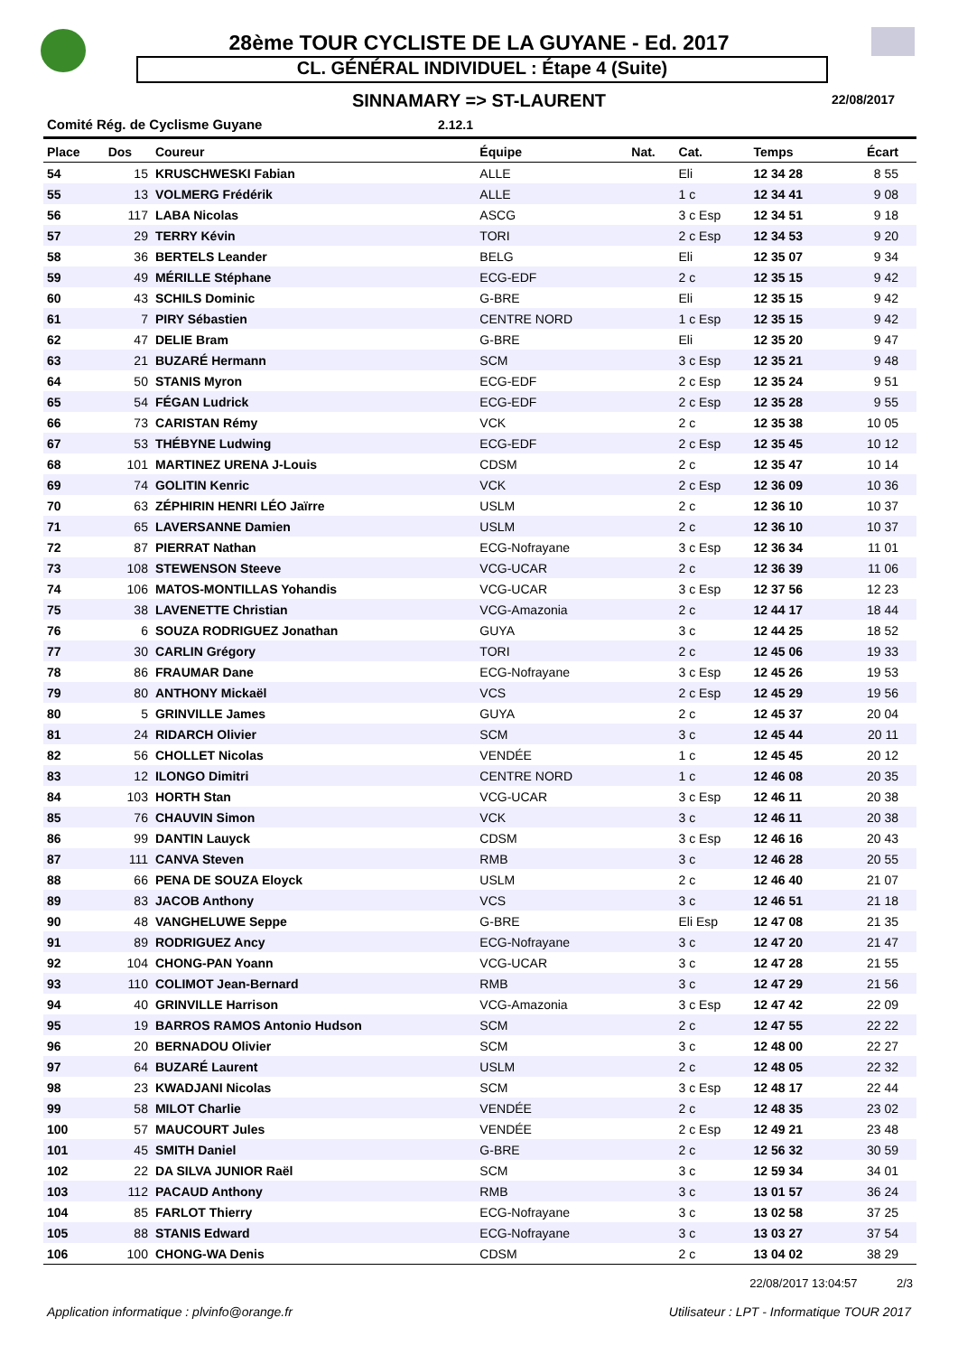28ème TOUR CYCLISTE DE LA GUYANE - Ed. 2017
CL. GÉNÉRAL INDIVIDUEL : Étape 4 (Suite)
SINNAMARY => ST-LAURENT 22/08/2017
Comité Rég. de Cyclisme Guyane 2.12.1
| Place | Dos | Coureur | Équipe | Nat. | Cat. | Temps | Écart |
| --- | --- | --- | --- | --- | --- | --- | --- |
| 54 | 15 | KRUSCHWESKI Fabian | ALLE | | Eli | 12 34 28 | 8 55 |
| 55 | 13 | VOLMERG Frédérik | ALLE | | 1 c | 12 34 41 | 9 08 |
| 56 | 117 | LABA Nicolas | ASCG | | 3 c Esp | 12 34 51 | 9 18 |
| 57 | 29 | TERRY Kévin | TORI | | 2 c Esp | 12 34 53 | 9 20 |
| 58 | 36 | BERTELS Leander | BELG | | Eli | 12 35 07 | 9 34 |
| 59 | 49 | MÉRILLE Stéphane | ECG-EDF | | 2 c | 12 35 15 | 9 42 |
| 60 | 43 | SCHILS Dominic | G-BRE | | Eli | 12 35 15 | 9 42 |
| 61 | 7 | PIRY Sébastien | CENTRE NORD | | 1 c Esp | 12 35 15 | 9 42 |
| 62 | 47 | DELIE Bram | G-BRE | | Eli | 12 35 20 | 9 47 |
| 63 | 21 | BUZARÉ Hermann | SCM | | 3 c Esp | 12 35 21 | 9 48 |
| 64 | 50 | STANIS Myron | ECG-EDF | | 2 c Esp | 12 35 24 | 9 51 |
| 65 | 54 | FÉGAN Ludrick | ECG-EDF | | 2 c Esp | 12 35 28 | 9 55 |
| 66 | 73 | CARISTAN Rémy | VCK | | 2 c | 12 35 38 | 10 05 |
| 67 | 53 | THÉBYNE Ludwing | ECG-EDF | | 2 c Esp | 12 35 45 | 10 12 |
| 68 | 101 | MARTINEZ URENA J-Louis | CDSM | | 2 c | 12 35 47 | 10 14 |
| 69 | 74 | GOLITIN Kenric | VCK | | 2 c Esp | 12 36 09 | 10 36 |
| 70 | 63 | ZÉPHIRIN HENRI LÉO Jaïrre | USLM | | 2 c | 12 36 10 | 10 37 |
| 71 | 65 | LAVERSANNE Damien | USLM | | 2 c | 12 36 10 | 10 37 |
| 72 | 87 | PIERRAT Nathan | ECG-Nofrayane | | 3 c Esp | 12 36 34 | 11 01 |
| 73 | 108 | STEWENSON Steeve | VCG-UCAR | | 2 c | 12 36 39 | 11 06 |
| 74 | 106 | MATOS-MONTILLAS Yohandis | VCG-UCAR | | 3 c Esp | 12 37 56 | 12 23 |
| 75 | 38 | LAVENETTE Christian | VCG-Amazonia | | 2 c | 12 44 17 | 18 44 |
| 76 | 6 | SOUZA RODRIGUEZ Jonathan | GUYA | | 3 c | 12 44 25 | 18 52 |
| 77 | 30 | CARLIN Grégory | TORI | | 2 c | 12 45 06 | 19 33 |
| 78 | 86 | FRAUMAR Dane | ECG-Nofrayane | | 3 c Esp | 12 45 26 | 19 53 |
| 79 | 80 | ANTHONY Mickaël | VCS | | 2 c Esp | 12 45 29 | 19 56 |
| 80 | 5 | GRINVILLE James | GUYA | | 2 c | 12 45 37 | 20 04 |
| 81 | 24 | RIDARCH Olivier | SCM | | 3 c | 12 45 44 | 20 11 |
| 82 | 56 | CHOLLET Nicolas | VENDÉE | | 1 c | 12 45 45 | 20 12 |
| 83 | 12 | ILONGO Dimitri | CENTRE NORD | | 1 c | 12 46 08 | 20 35 |
| 84 | 103 | HORTH Stan | VCG-UCAR | | 3 c Esp | 12 46 11 | 20 38 |
| 85 | 76 | CHAUVIN Simon | VCK | | 3 c | 12 46 11 | 20 38 |
| 86 | 99 | DANTIN Lauyck | CDSM | | 3 c Esp | 12 46 16 | 20 43 |
| 87 | 111 | CANVA Steven | RMB | | 3 c | 12 46 28 | 20 55 |
| 88 | 66 | PENA DE SOUZA Eloyck | USLM | | 2 c | 12 46 40 | 21 07 |
| 89 | 83 | JACOB Anthony | VCS | | 3 c | 12 46 51 | 21 18 |
| 90 | 48 | VANGHELUWE Seppe | G-BRE | | Eli Esp | 12 47 08 | 21 35 |
| 91 | 89 | RODRIGUEZ Ancy | ECG-Nofrayane | | 3 c | 12 47 20 | 21 47 |
| 92 | 104 | CHONG-PAN Yoann | VCG-UCAR | | 3 c | 12 47 28 | 21 55 |
| 93 | 110 | COLIMOT Jean-Bernard | RMB | | 3 c | 12 47 29 | 21 56 |
| 94 | 40 | GRINVILLE Harrison | VCG-Amazonia | | 3 c Esp | 12 47 42 | 22 09 |
| 95 | 19 | BARROS RAMOS Antonio Hudson | SCM | | 2 c | 12 47 55 | 22 22 |
| 96 | 20 | BERNADOU Olivier | SCM | | 3 c | 12 48 00 | 22 27 |
| 97 | 64 | BUZARÉ Laurent | USLM | | 2 c | 12 48 05 | 22 32 |
| 98 | 23 | KWADJANI Nicolas | SCM | | 3 c Esp | 12 48 17 | 22 44 |
| 99 | 58 | MILOT Charlie | VENDÉE | | 2 c | 12 48 35 | 23 02 |
| 100 | 57 | MAUCOURT Jules | VENDÉE | | 2 c Esp | 12 49 21 | 23 48 |
| 101 | 45 | SMITH Daniel | G-BRE | | 2 c | 12 56 32 | 30 59 |
| 102 | 22 | DA SILVA JUNIOR Raël | SCM | | 3 c | 12 59 34 | 34 01 |
| 103 | 112 | PACAUD Anthony | RMB | | 3 c | 13 01 57 | 36 24 |
| 104 | 85 | FARLOT Thierry | ECG-Nofrayane | | 3 c | 13 02 58 | 37 25 |
| 105 | 88 | STANIS Edward | ECG-Nofrayane | | 3 c | 13 03 27 | 37 54 |
| 106 | 100 | CHONG-WA Denis | CDSM | | 2 c | 13 04 02 | 38 29 |
22/08/2017 13:04:57 2/3
Application informatique : plvinfo@orange.fr
Utilisateur : LPT - Informatique TOUR 2017